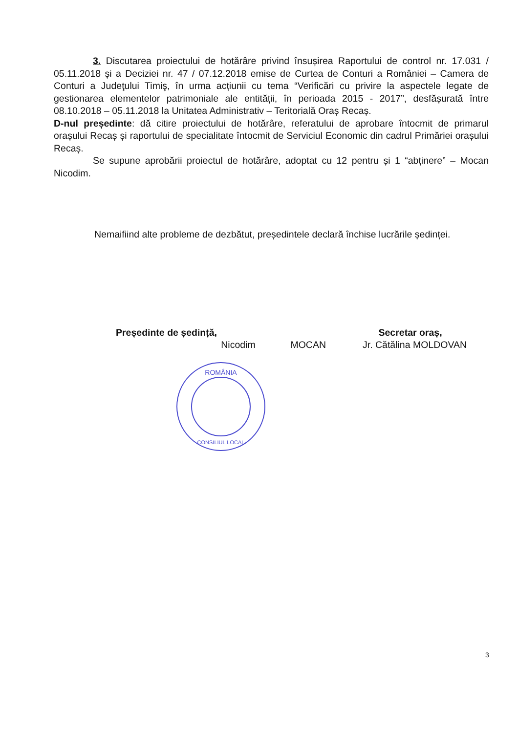3. Discutarea proiectului de hotărâre privind însușirea Raportului de control nr. 17.031 / 05.11.2018 și a Deciziei nr. 47 / 07.12.2018 emise de Curtea de Conturi a României – Camera de Conturi a Judeţului Timiş, în urma acțiunii cu tema “Verificări cu privire la aspectele legate de gestionarea elementelor patrimoniale ale entității, în perioada 2015 - 2017”, desfășurată între 08.10.2018 – 05.11.2018 la Unitatea Administrativ – Teritorială Oraș Recaș.
D-nul președinte: dă citire proiectului de hotărâre, referatului de aprobare întocmit de primarul orașului Recaș și raportului de specialitate întocmit de Serviciul Economic din cadrul Primăriei orașului Recaș.
Se supune aprobării proiectul de hotărâre, adoptat cu 12 pentru și 1 “abținere” – Mocan Nicodim.
Nemaifiind alte probleme de dezbătut, președintele declară închise lucrările ședinței.
Președinte de ședință,
Nicodim MOCAN
ROMÂNIA
CONSILIUL LOCAL
Secretar oraș,
Jr. Cătălina MOLDOVAN
3